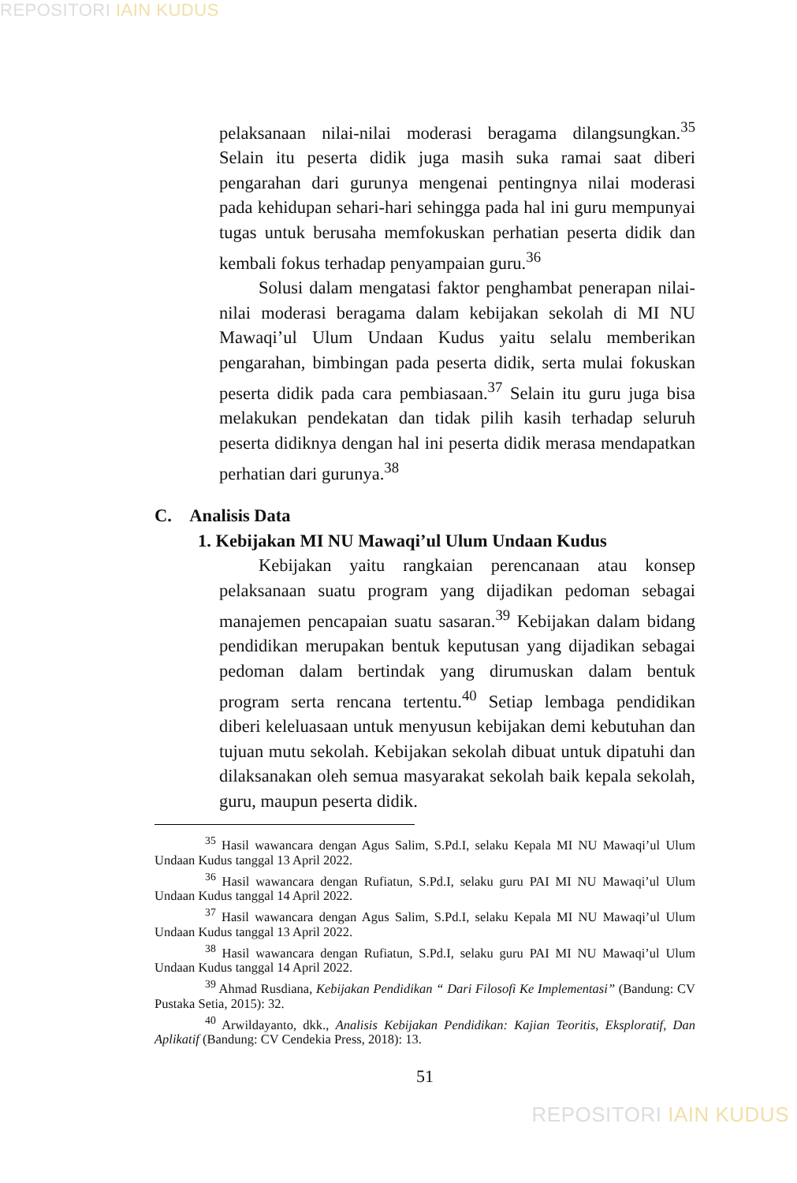REPOSITORI IAIN KUDUS
pelaksanaan nilai-nilai moderasi beragama dilangsungkan.<sup>35</sup> Selain itu peserta didik juga masih suka ramai saat diberi pengarahan dari gurunya mengenai pentingnya nilai moderasi pada kehidupan sehari-hari sehingga pada hal ini guru mempunyai tugas untuk berusaha memfokuskan perhatian peserta didik dan kembali fokus terhadap penyampaian guru.<sup>36</sup>
Solusi dalam mengatasi faktor penghambat penerapan nilai-nilai moderasi beragama dalam kebijakan sekolah di MI NU Mawaqi’ul Ulum Undaan Kudus yaitu selalu memberikan pengarahan, bimbingan pada peserta didik, serta mulai fokuskan peserta didik pada cara pembiasaan.<sup>37</sup> Selain itu guru juga bisa melakukan pendekatan dan tidak pilih kasih terhadap seluruh peserta didiknya dengan hal ini peserta didik merasa mendapatkan perhatian dari gurunya.<sup>38</sup>
C. Analisis Data
1. Kebijakan MI NU Mawaqi’ul Ulum Undaan Kudus
Kebijakan yaitu rangkaian perencanaan atau konsep pelaksanaan suatu program yang dijadikan pedoman sebagai manajemen pencapaian suatu sasaran.<sup>39</sup> Kebijakan dalam bidang pendidikan merupakan bentuk keputusan yang dijadikan sebagai pedoman dalam bertindak yang dirumuskan dalam bentuk program serta rencana tertentu.<sup>40</sup> Setiap lembaga pendidikan diberi keleluasaan untuk menyusun kebijakan demi kebutuhan dan tujuan mutu sekolah. Kebijakan sekolah dibuat untuk dipatuhi dan dilaksanakan oleh semua masyarakat sekolah baik kepala sekolah, guru, maupun peserta didik.
<sup>35</sup> Hasil wawancara dengan Agus Salim, S.Pd.I, selaku Kepala MI NU Mawaqi’ul Ulum Undaan Kudus tanggal 13 April 2022.
<sup>36</sup> Hasil wawancara dengan Rufiatun, S.Pd.I, selaku guru PAI MI NU Mawaqi’ul Ulum Undaan Kudus tanggal 14 April 2022.
<sup>37</sup> Hasil wawancara dengan Agus Salim, S.Pd.I, selaku Kepala MI NU Mawaqi’ul Ulum Undaan Kudus tanggal 13 April 2022.
<sup>38</sup> Hasil wawancara dengan Rufiatun, S.Pd.I, selaku guru PAI MI NU Mawaqi’ul Ulum Undaan Kudus tanggal 14 April 2022.
<sup>39</sup> Ahmad Rusdiana, Kebijakan Pendidikan “ Dari Filosofi Ke Implementasi” (Bandung: CV Pustaka Setia, 2015): 32.
<sup>40</sup> Arwildayanto, dkk., Analisis Kebijakan Pendidikan: Kajian Teoritis, Eksploratif, Dan Aplikatif (Bandung: CV Cendekia Press, 2018): 13.
51
REPOSITORI IAIN KUDUS